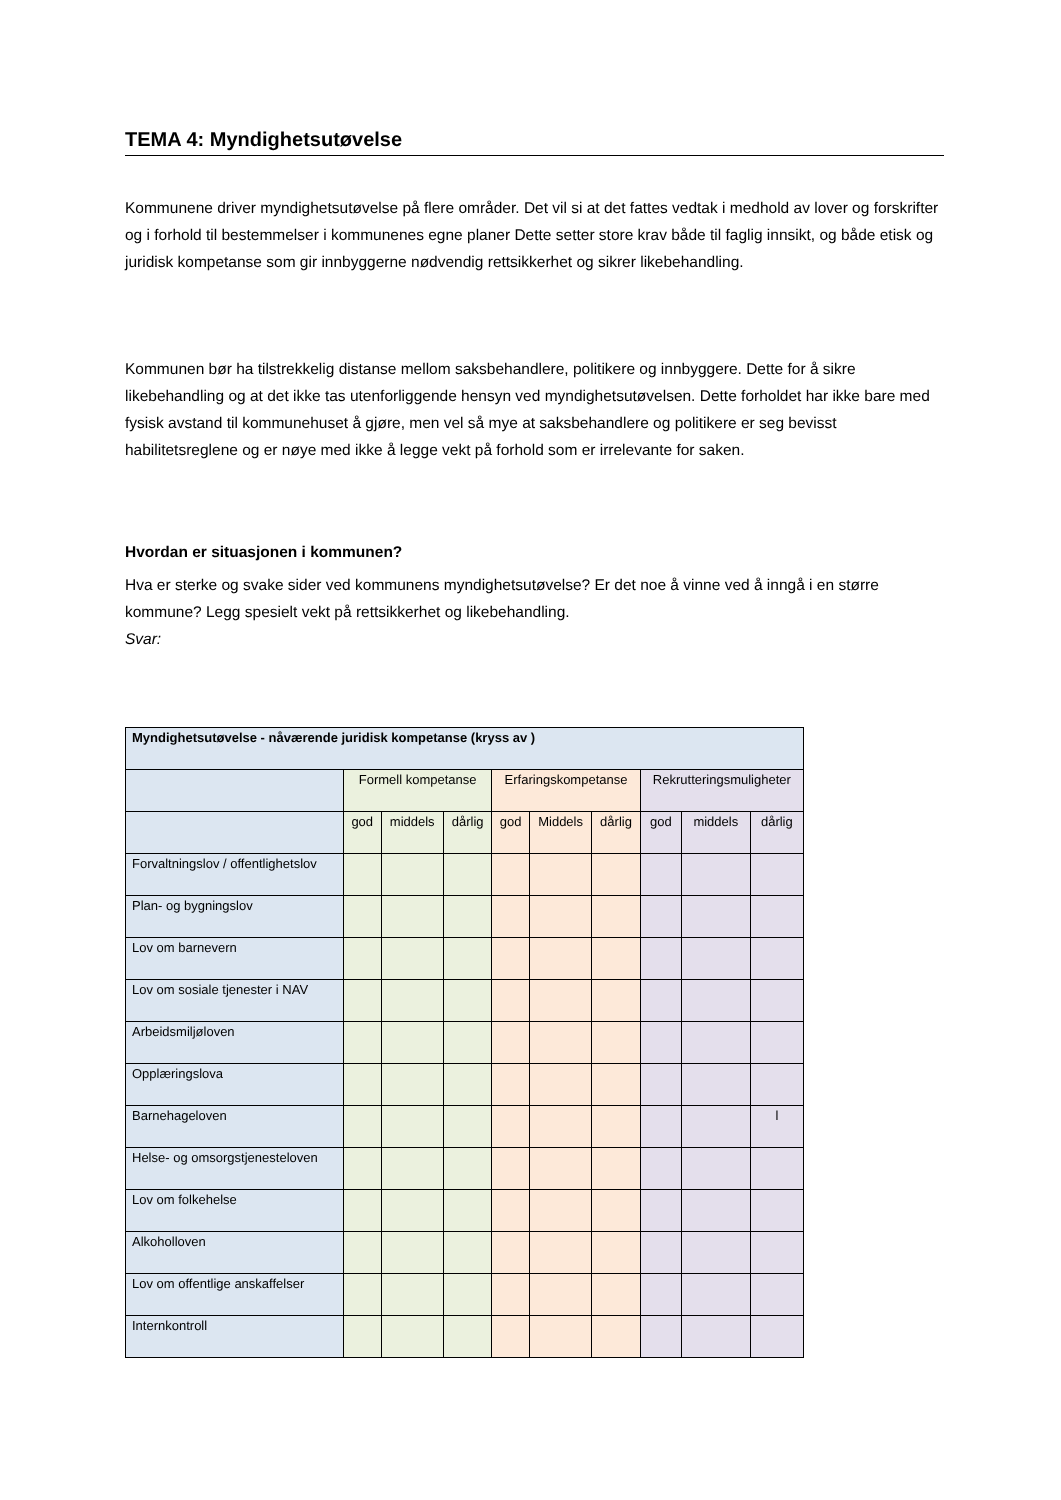TEMA 4: Myndighetsutøvelse
Kommunene driver myndighetsutøvelse på flere områder. Det vil si at det fattes vedtak i medhold av lover og forskrifter og i forhold til bestemmelser i kommunenes egne planer Dette setter store krav både til faglig innsikt, og både etisk og juridisk kompetanse som gir innbyggerne nødvendig rettsikkerhet og sikrer likebehandling.
Kommunen bør ha tilstrekkelig distanse mellom saksbehandlere, politikere og innbyggere. Dette for å sikre likebehandling og at det ikke tas utenforliggende hensyn ved myndighetsutøvelsen. Dette forholdet har ikke bare med fysisk avstand til kommunehuset å gjøre, men vel så mye at saksbehandlere og politikere er seg bevisst habilitetsreglene og er nøye med ikke å legge vekt på forhold som er irrelevante for saken.
Hvordan er situasjonen i kommunen?
Hva er sterke og svake sider ved kommunens myndighetsutøvelse? Er det noe å vinne ved å inngå i en større kommune? Legg spesielt vekt på rettsikkerhet og likebehandling.
Svar:
| Myndighetsutøvelse - nåværende juridisk kompetanse (kryss av ) | | | | | | | | | |
| | Formell kompetanse | | | Erfaringskompetanse | | | Rekrutteringsmuligheter | | |
| | god | middels | dårlig | god | Middels | dårlig | god | middels | dårlig |
| Forvaltningslov / offentlighetslov | | | | | | | | | |
| Plan- og bygningslov | | | | | | | | | |
| Lov om barnevern | | | | | | | | | |
| Lov om sosiale tjenester i NAV | | | | | | | | | |
| Arbeidsmiljøloven | | | | | | | | | |
| Opplæringslova | | | | | | | | | |
| Barnehageloven | | | | | | | | | l |
| Helse- og omsorgstjenesteloven | | | | | | | | | |
| Lov om folkehelse | | | | | | | | | |
| Alkoholloven | | | | | | | | | |
| Lov om offentlige anskaffelser | | | | | | | | | |
| Internkontroll | | | | | | | | | |